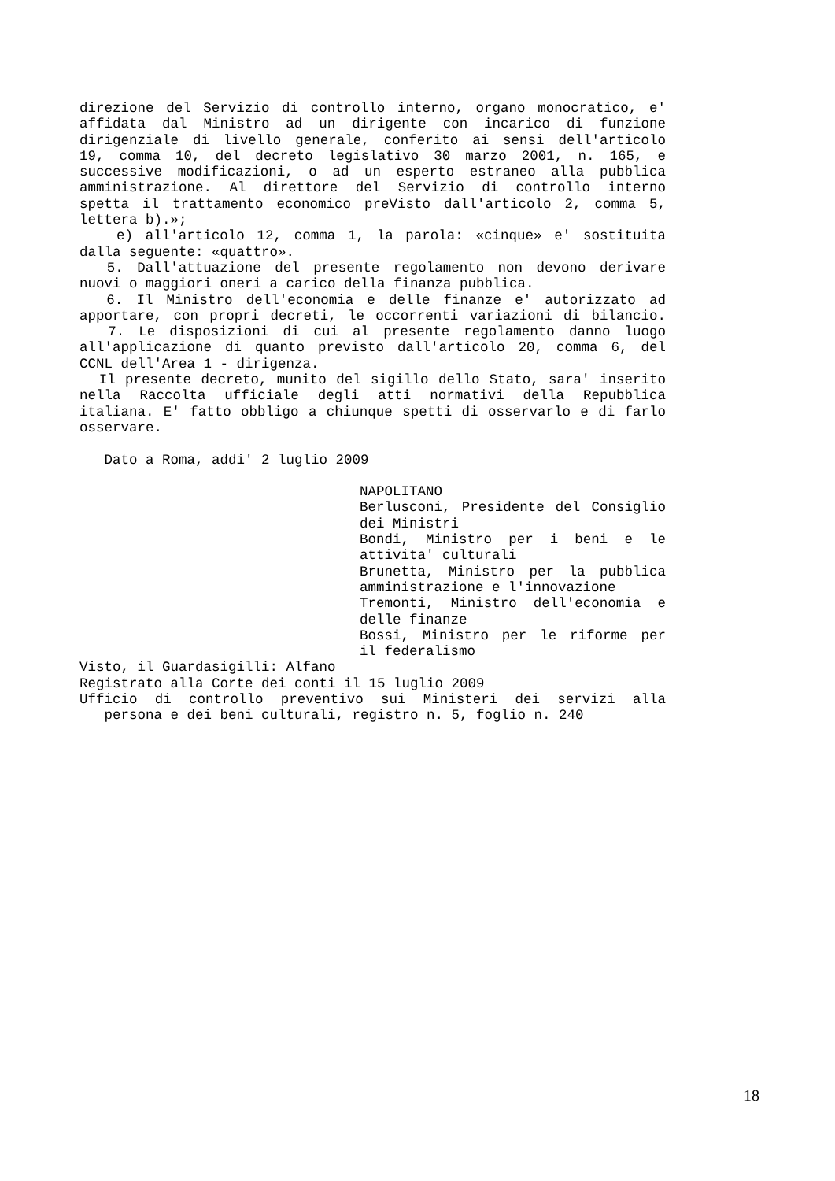direzione del Servizio di controllo interno, organo monocratico, e'
affidata dal Ministro ad un dirigente con incarico di funzione
dirigenziale di livello generale, conferito ai sensi dell'articolo
19, comma 10, del decreto legislativo 30 marzo 2001, n. 165, e
successive modificazioni, o ad un esperto estraneo alla pubblica
amministrazione. Al direttore del Servizio di controllo interno
spetta il trattamento economico preVisto dall'articolo 2, comma 5,
lettera b).»;
e) all'articolo 12, comma 1, la parola: «cinque» e' sostituita
dalla seguente: «quattro».
5. Dall'attuazione del presente regolamento non devono derivare
nuovi o maggiori oneri a carico della finanza pubblica.
6. Il Ministro dell'economia e delle finanze e' autorizzato ad
apportare, con propri decreti, le occorrenti variazioni di bilancio.
7. Le disposizioni di cui al presente regolamento danno luogo
all'applicazione di quanto previsto dall'articolo 20, comma 6, del
CCNL dell'Area 1 - dirigenza.
Il presente decreto, munito del sigillo dello Stato, sara' inserito
nella Raccolta ufficiale degli atti normativi della Repubblica
italiana. E' fatto obbligo a chiunque spetti di osservarlo e di farlo
osservare.
Dato a Roma, addi' 2 luglio 2009
NAPOLITANO
Berlusconi, Presidente del Consiglio
dei Ministri
Bondi, Ministro per i beni e le
attivita' culturali
Brunetta, Ministro per la pubblica
amministrazione e l'innovazione
Tremonti, Ministro dell'economia e
delle finanze
Bossi, Ministro per le riforme per
il federalismo
Visto, il Guardasigilli: Alfano
Registrato alla Corte dei conti il 15 luglio 2009
Ufficio di controllo preventivo sui Ministeri dei servizi alla
persona e dei beni culturali, registro n. 5, foglio n. 240
18